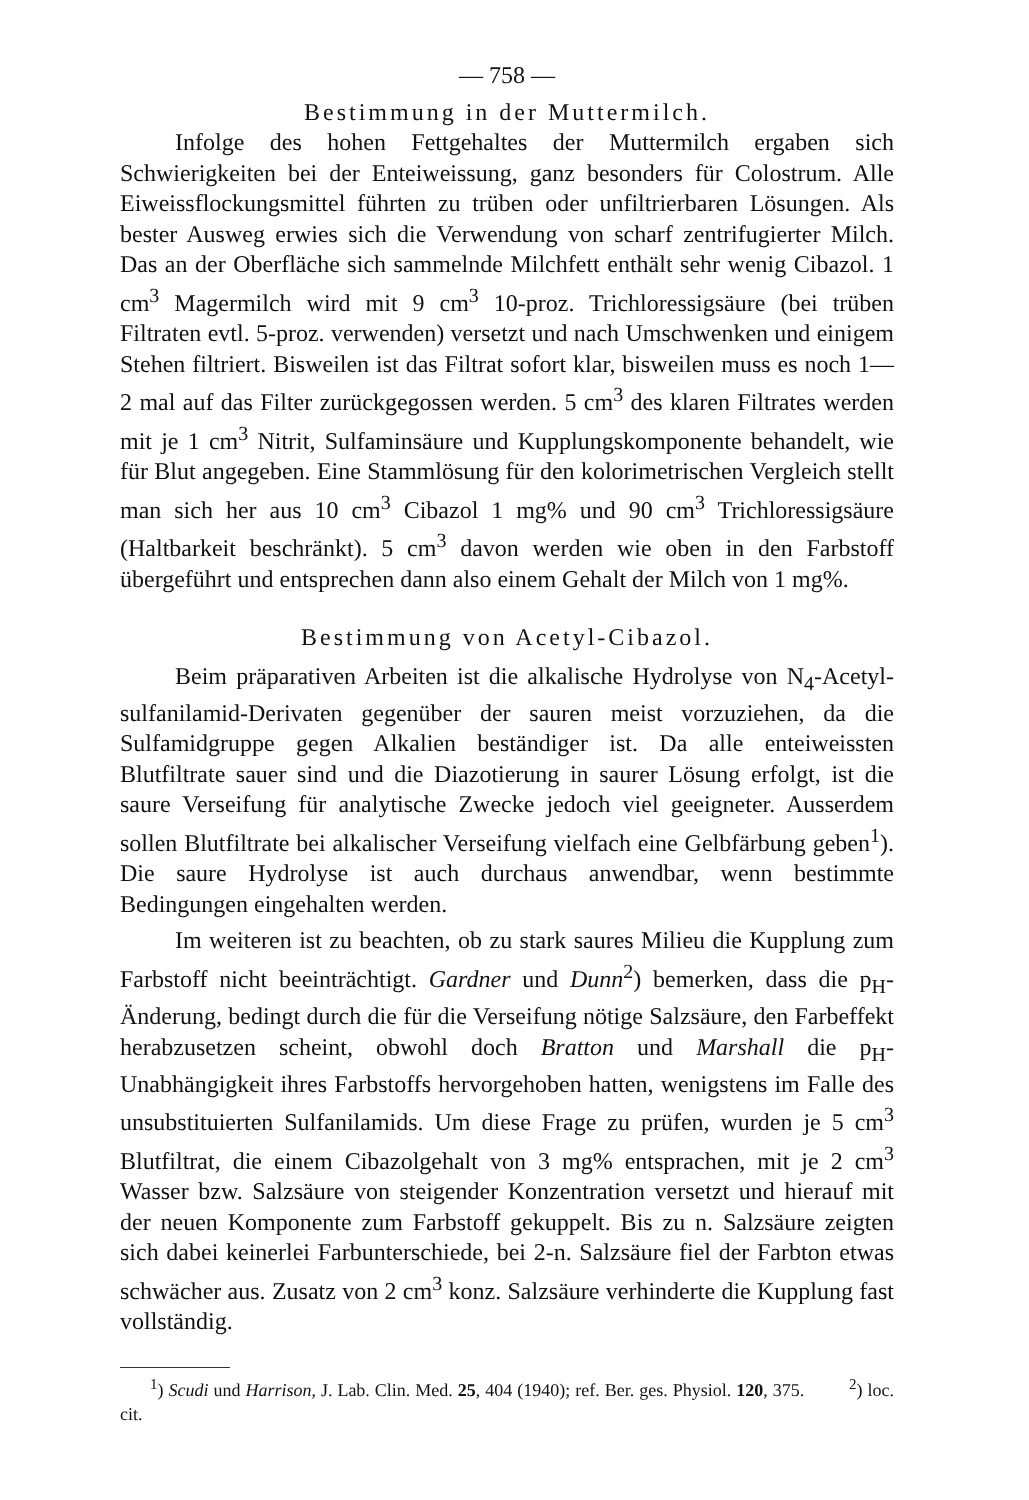— 758 —
Bestimmung in der Muttermilch.
Infolge des hohen Fettgehaltes der Muttermilch ergaben sich Schwierigkeiten bei der Enteiweissung, ganz besonders für Colostrum. Alle Eiweissflockungsmittel führten zu trüben oder unfiltrierbaren Lösungen. Als bester Ausweg erwies sich die Verwendung von scharf zentrifugierter Milch. Das an der Oberfläche sich sammelnde Milchfett enthält sehr wenig Cibazol. 1 cm<sup>3</sup> Magermilch wird mit 9 cm<sup>3</sup> 10-proz. Trichloressigsäure (bei trüben Filtraten evtl. 5-proz. verwenden) versetzt und nach Umschwenken und einigem Stehen filtriert. Bisweilen ist das Filtrat sofort klar, bisweilen muss es noch 1—2 mal auf das Filter zurückgegossen werden. 5 cm<sup>3</sup> des klaren Filtrates werden mit je 1 cm<sup>3</sup> Nitrit, Sulfaminsäure und Kupplungskomponente behandelt, wie für Blut angegeben. Eine Stammlösung für den kolorimetrischen Vergleich stellt man sich her aus 10 cm<sup>3</sup> Cibazol 1 mg% und 90 cm<sup>3</sup> Trichloressigsäure (Haltbarkeit beschränkt). 5 cm<sup>3</sup> davon werden wie oben in den Farbstoff übergeführt und entsprechen dann also einem Gehalt der Milch von 1 mg%.
Bestimmung von Acetyl-Cibazol.
Beim präparativen Arbeiten ist die alkalische Hydrolyse von N<sub>4</sub>-Acetyl-sulfanilamid-Derivaten gegenüber der sauren meist vorzuziehen, da die Sulfamidgruppe gegen Alkalien beständiger ist. Da alle enteiweissten Blutfiltrate sauer sind und die Diazotierung in saurer Lösung erfolgt, ist die saure Verseifung für analytische Zwecke jedoch viel geeigneter. Ausserdem sollen Blutfiltrate bei alkalischer Verseifung vielfach eine Gelbfärbung geben<sup>1</sup>). Die saure Hydrolyse ist auch durchaus anwendbar, wenn bestimmte Bedingungen eingehalten werden.
Im weiteren ist zu beachten, ob zu stark saures Milieu die Kupplung zum Farbstoff nicht beeinträchtigt. Gardner und Dunn<sup>2</sup>) bemerken, dass die p<sub>H</sub>-Änderung, bedingt durch die für die Verseifung nötige Salzsäure, den Farbeffekt herabzusetzen scheint, obwohl doch Bratton und Marshall die p<sub>H</sub>-Unabhängigkeit ihres Farbstoffs hervorgehoben hatten, wenigstens im Falle des unsubstituierten Sulfanilamids. Um diese Frage zu prüfen, wurden je 5 cm<sup>3</sup> Blutfiltrat, die einem Cibazolgehalt von 3 mg% entsprachen, mit je 2 cm<sup>3</sup> Wasser bzw. Salzsäure von steigender Konzentration versetzt und hierauf mit der neuen Komponente zum Farbstoff gekuppelt. Bis zu n. Salzsäure zeigten sich dabei keinerlei Farbunterschiede, bei 2-n. Salzsäure fiel der Farbton etwas schwächer aus. Zusatz von 2 cm<sup>3</sup> konz. Salzsäure verhinderte die Kupplung fast vollständig.
<sup>1</sup>) Scudi und Harrison, J. Lab. Clin. Med. 25, 404 (1940); ref. Ber. ges. Physiol. 120, 375. <sup>2</sup>) loc. cit.